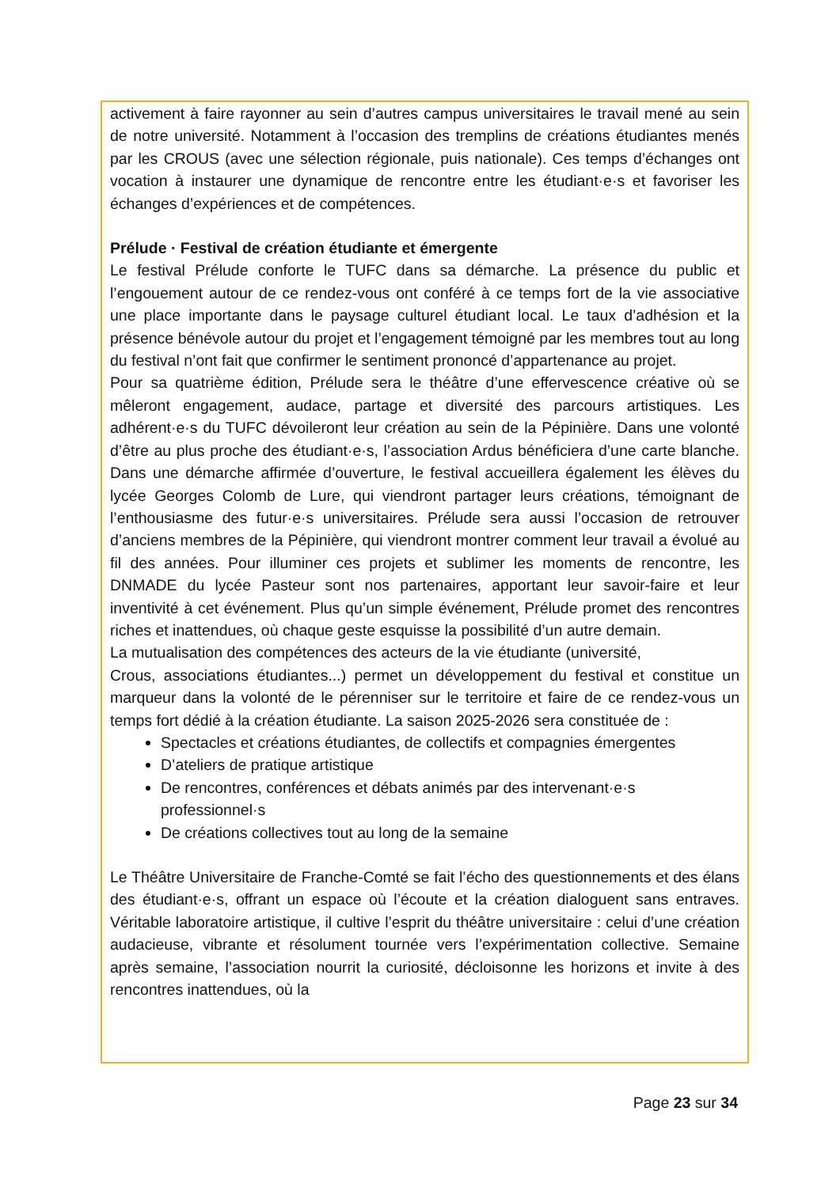activement à faire rayonner au sein d’autres campus universitaires le travail mené au sein de notre université. Notamment à l’occasion des tremplins de créations étudiantes menés par les CROUS (avec une sélection régionale, puis nationale). Ces temps d’échanges ont vocation à instaurer une dynamique de rencontre entre les étudiant·e·s et favoriser les échanges d’expériences et de compétences.
Prélude · Festival de création étudiante et émergente
Le festival Prélude conforte le TUFC dans sa démarche. La présence du public et l’engouement autour de ce rendez-vous ont conféré à ce temps fort de la vie associative une place importante dans le paysage culturel étudiant local. Le taux d’adhésion et la présence bénévole autour du projet et l’engagement témoigné par les membres tout au long du festival n’ont fait que confirmer le sentiment prononcé d’appartenance au projet.
Pour sa quatrième édition, Prélude sera le théâtre d’une effervescence créative où se mêleront engagement, audace, partage et diversité des parcours artistiques. Les adhérent·e·s du TUFC dévoileront leur création au sein de la Pépinière. Dans une volonté d’être au plus proche des étudiant·e·s, l’association Ardus bénéficiera d’une carte blanche. Dans une démarche affirmée d’ouverture, le festival accueillera également les élèves du lycée Georges Colomb de Lure, qui viendront partager leurs créations, témoignant de l’enthousiasme des futur·e·s universitaires. Prélude sera aussi l’occasion de retrouver d’anciens membres de la Pépinière, qui viendront montrer comment leur travail a évolué au fil des années. Pour illuminer ces projets et sublimer les moments de rencontre, les DNMADE du lycée Pasteur sont nos partenaires, apportant leur savoir-faire et leur inventivité à cet événement. Plus qu’un simple événement, Prélude promet des rencontres riches et inattendues, où chaque geste esquisse la possibilité d’un autre demain.
La mutualisation des compétences des acteurs de la vie étudiante (université,
Crous, associations étudiantes...) permet un développement du festival et constitue un marqueur dans la volonté de le pérenniser sur le territoire et faire de ce rendez-vous un temps fort dédié à la création étudiante. La saison 2025-2026 sera constituée de :
Spectacles et créations étudiantes, de collectifs et compagnies émergentes
D’ateliers de pratique artistique
De rencontres, conférences et débats animés par des intervenant·e·s professionnel·s
De créations collectives tout au long de la semaine
Le Théâtre Universitaire de Franche-Comté se fait l’écho des questionnements et des élans des étudiant·e·s, offrant un espace où l’écoute et la création dialoguent sans entraves. Véritable laboratoire artistique, il cultive l’esprit du théâtre universitaire : celui d’une création audacieuse, vibrante et résolument tournée vers l’expérimentation collective. Semaine après semaine, l’association nourrit la curiosité, décloisonne les horizons et invite à des rencontres inattendues, où la
Page 23 sur 34